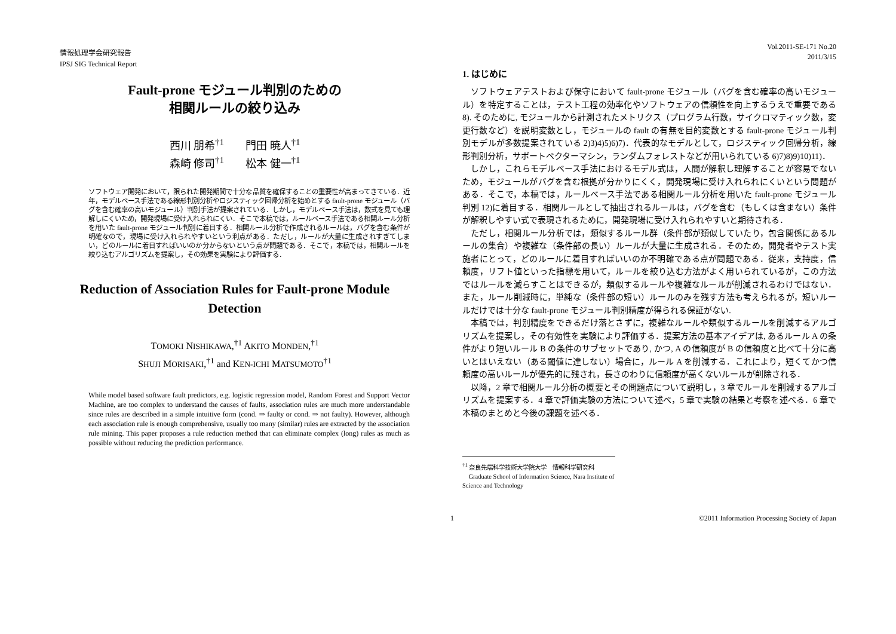情報処理学会研究報告
IPSJ SIG Technical Report
Fault-prone モジュール判別のための
相関ルールの絞り込み
西川 朋希<sup>†1</sup>  門田 暁人<sup>†1</sup>
森崎 修司<sup>†1</sup>  松本 健一<sup>†1</sup>
ソフトウェア開発において，限られた開発期間で十分な品質を確保することの重要性が高まってきている．近年，モデルベース手法である線形判別分析やロジスティック回帰分析を始めとする fault-prone モジュール（バグを含む確率の高いモジュール）判別手法が提案されている．しかし，モデルベース手法は，数式を見ても理解しにくいため，開発現場に受け入れられにくい．そこで本稿では，ルールベース手法である相関ルール分析を用いた fault-prone モジュール判別に着目する．相関ルール分析で作成されるルールは，バグを含む条件が明確なので，現場に受け入れられやすいという利点がある．ただし，ルールが大量に生成されすぎてしまい，どのルールに着目すればいいのか分からないという点が問題である．そこで，本稿では，相関ルールを絞り込むアルゴリズムを提案し，その効果を実験により評価する．
Reduction of Association Rules for Fault-prone Module Detection
TOMOKI NISHIKAWA,<sup>†1</sup> AKITO MONDEN,<sup>†1</sup>
SHUJI MORISAKI,<sup>†1</sup> and KEN-ICHI MATSUMOTO<sup>†1</sup>
While model based software fault predictors, e.g. logistic regression model, Random Forest and Support Vector Machine, are too complex to understand the causes of faults, association rules are much more understandable since rules are described in a simple intuitive form (cond. ⇒ faulty or cond. ⇒ not faulty). However, although each association rule is enough comprehensive, usually too many (similar) rules are extracted by the association rule mining. This paper proposes a rule reduction method that can eliminate complex (long) rules as much as possible without reducing the prediction performance.
Vol.2011-SE-171 No.20
2011/3/15
1. はじめに
ソフトウェアテストおよび保守において fault-prone モジュール（バグを含む確率の高いモジュール）を特定することは，テスト工程の効率化やソフトウェアの信頼性を向上するうえで重要である 8). そのために, モジュールから計測されたメトリクス（プログラム行数，サイクロマティック数，変更行数など）を説明変数とし，モジュールの fault の有無を目的変数とする fault-prone モジュール判別モデルが多数提案されている 2)3)4)5)6)7)．代表的なモデルとして，ロジスティック回帰分析，線形判別分析，サポートベクターマシン，ランダムフォレストなどが用いられている 6)7)8)9)10)11)．
しかし，これらモデルベース手法におけるモデル式は，人間が解釈し理解することが容易でないため，モジュールがバグを含む根拠が分かりにくく，開発現場に受け入れられにくいという問題がある．そこで，本稿では，ルールベース手法である相関ルール分析を用いた fault-prone モジュール判別 12)に着目する．相関ルールとして抽出されるルールは，バグを含む（もしくは含まない）条件が解釈しやすい式で表現されるために，開発現場に受け入れられやすいと期待される．
ただし，相関ルール分析では，類似するルール群（条件部が類似していたり，包含関係にあるルールの集合）や複雑な（条件部の長い）ルールが大量に生成される．そのため，開発者やテスト実施者にとって，どのルールに着目すればいいのか不明確である点が問題である．従来，支持度，信頼度，リフト値といった指標を用いて，ルールを絞り込む方法がよく用いられているが，この方法ではルールを減らすことはできるが，類似するルールや複雑なルールが削減されるわけではない．また，ルール削減時に，単純な（条件部の短い）ルールのみを残す方法も考えられるが，短いルールだけでは十分な fault-prone モジュール判別精度が得られる保証がない.
本稿では，判別精度をできるだけ落とさずに，複雑なルールや類似するルールを削減するアルゴリズムを提案し，その有効性を実験により評価する．提案方法の基本アイデアは, あるルール A の条件がより短いルール B の条件のサブセットであり, かつ, A の信頼度が B の信頼度と比べて十分に高いとはいえない（ある閾値に達しない）場合に，ルール A を削減する．これにより，短くてかつ信頼度の高いルールが優先的に残され，長さのわりに信頼度が高くないルールが削除される．
以降，2 章で相関ルール分析の概要とその問題点について説明し，3 章でルールを削減するアルゴリズムを提案する．4 章で評価実験の方法について述べ，5 章で実験の結果と考察を述べる．6 章で本稿のまとめと今後の課題を述べる．
<sup>†1</sup> 奈良先端科学技術大学院大学　情報科学研究科
 Graduate School of Information Science, Nara Institute of Science and Technology
1 ©2011 Information Processing Society of Japan